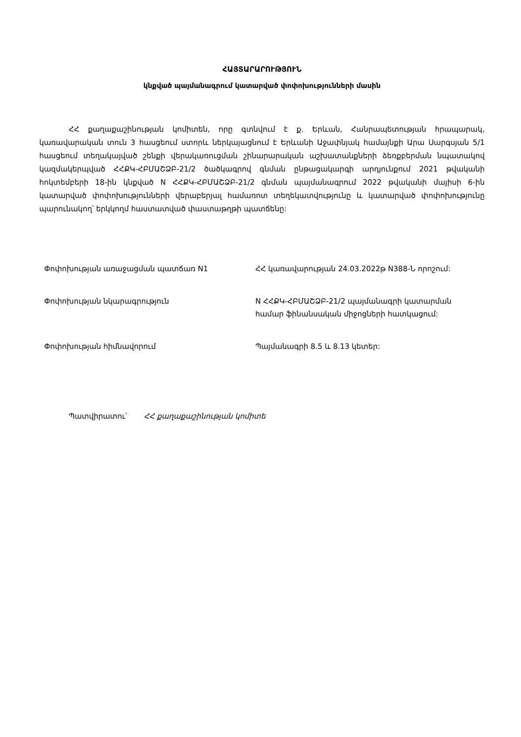ՀԱՅՏԱՐԱՐՈՒԹՅՈՒՆ
կնքված պայմանագրում կատարված փոփոխությունների մասին
ՀՀ քաղաքաշինության կոմիտեն, որը գտնվում է ք. Երևան, Հանրապետության հրապարակ, կառավարական տուն 3 հասցեում ստորև ներկայացնում է Երևանի Աջափնյակ համայնքի Արա Սարգսյան 5/1 հասցեում տեղակայված շենքի վերակառուցման շինարարական աշխատանքների ձեռքբերման նպատակով կազմակերպված ՀՀՔԿ-ՀԲՄԱՇՁԲ-21/2 ծածկագրով գնման ընթացակարգի արդյունքում 2021 թվականի հոկտեմբերի 18-ին կնքված N ՀՀՔԿ-ՀԲՄԱՇՁԲ-21/2 գնման պայմանագրում 2022 թվականի մայիսի 6-ին կատարված փոփոխությունների վերաբերյալ համառոտ տեղեկատվությունը և կատարված փոփոխությունը պարունակող՝ երկկողմ հաստատված փաստաթղթի պատճենը:
| Փոփոխության առաջացման պատճառ N1 | ՀՀ կառավարության 24.03.2022թ N388-Ն որոշում: |
| Փոփոխության նկարագրություն | N ՀՀՔԿ-ՀԲՄԱՇՁԲ-21/2 պայմանագրի կատարման համար ֆինանսական միջոցների հատկացում: |
| Փոփոխության հիմնավորում | Պայմանագրի 8.5 և 8.13 կետեր: |
Պատվիրատու՝ ՀՀ քաղաքաշինության կոմիտե